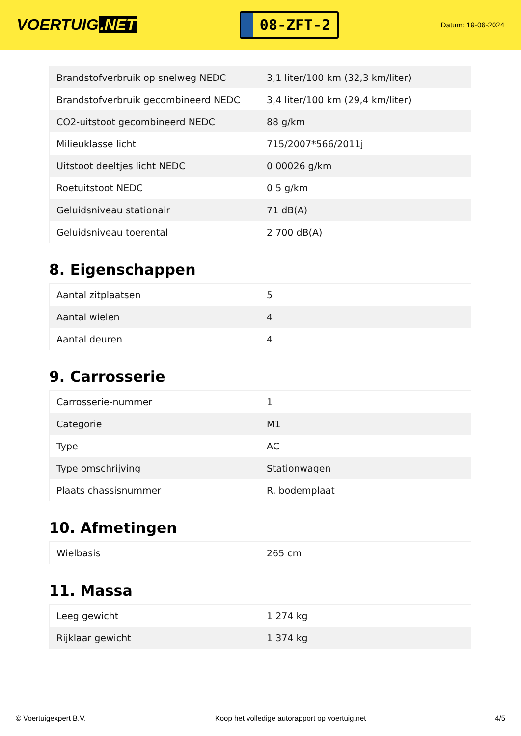VOERTUIG.NET
08-ZFT-2
Datum: 19-06-2024
| Brandstofverbruik op snelweg NEDC | 3,1 liter/100 km (32,3 km/liter) |
| Brandstofverbruik gecombineerd NEDC | 3,4 liter/100 km (29,4 km/liter) |
| CO2-uitstoot gecombineerd NEDC | 88 g/km |
| Milieuklasse licht | 715/2007*566/2011j |
| Uitstoot deeltjes licht NEDC | 0.00026 g/km |
| Roetuitstoot NEDC | 0.5 g/km |
| Geluidsniveau stationair | 71 dB(A) |
| Geluidsniveau toerental | 2.700 dB(A) |
8. Eigenschappen
| Aantal zitplaatsen | 5 |
| Aantal wielen | 4 |
| Aantal deuren | 4 |
9. Carrosserie
| Carrosserie-nummer | 1 |
| Categorie | M1 |
| Type | AC |
| Type omschrijving | Stationwagen |
| Plaats chassisnummer | R. bodemplaat |
10. Afmetingen
| Wielbasis | 265 cm |
11. Massa
| Leeg gewicht | 1.274 kg |
| Rijklaar gewicht | 1.374 kg |
© Voertuigexpert B.V. Koop het volledige autorapport op voertuig.net 4/5